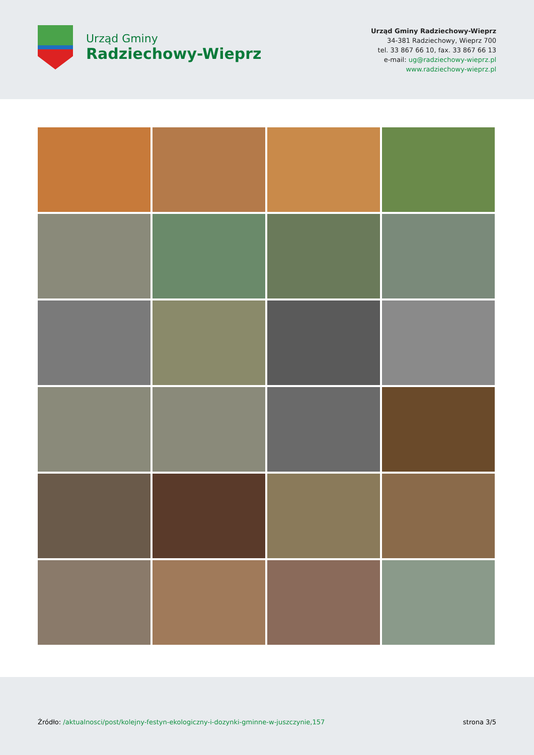Urząd Gminy
Radziechowy-Wieprz
Urząd Gminy Radziechowy-Wieprz
34-381 Radziechowy, Wieprz 700
tel. 33 867 66 10, fax. 33 867 66 13
e-mail: ug@radziechowy-wieprz.pl
www.radziechowy-wieprz.pl
Źródło: /aktualnosci/post/kolejny-festyn-ekologiczny-i-dozynki-gminne-w-juszczynie,157
strona 3/5